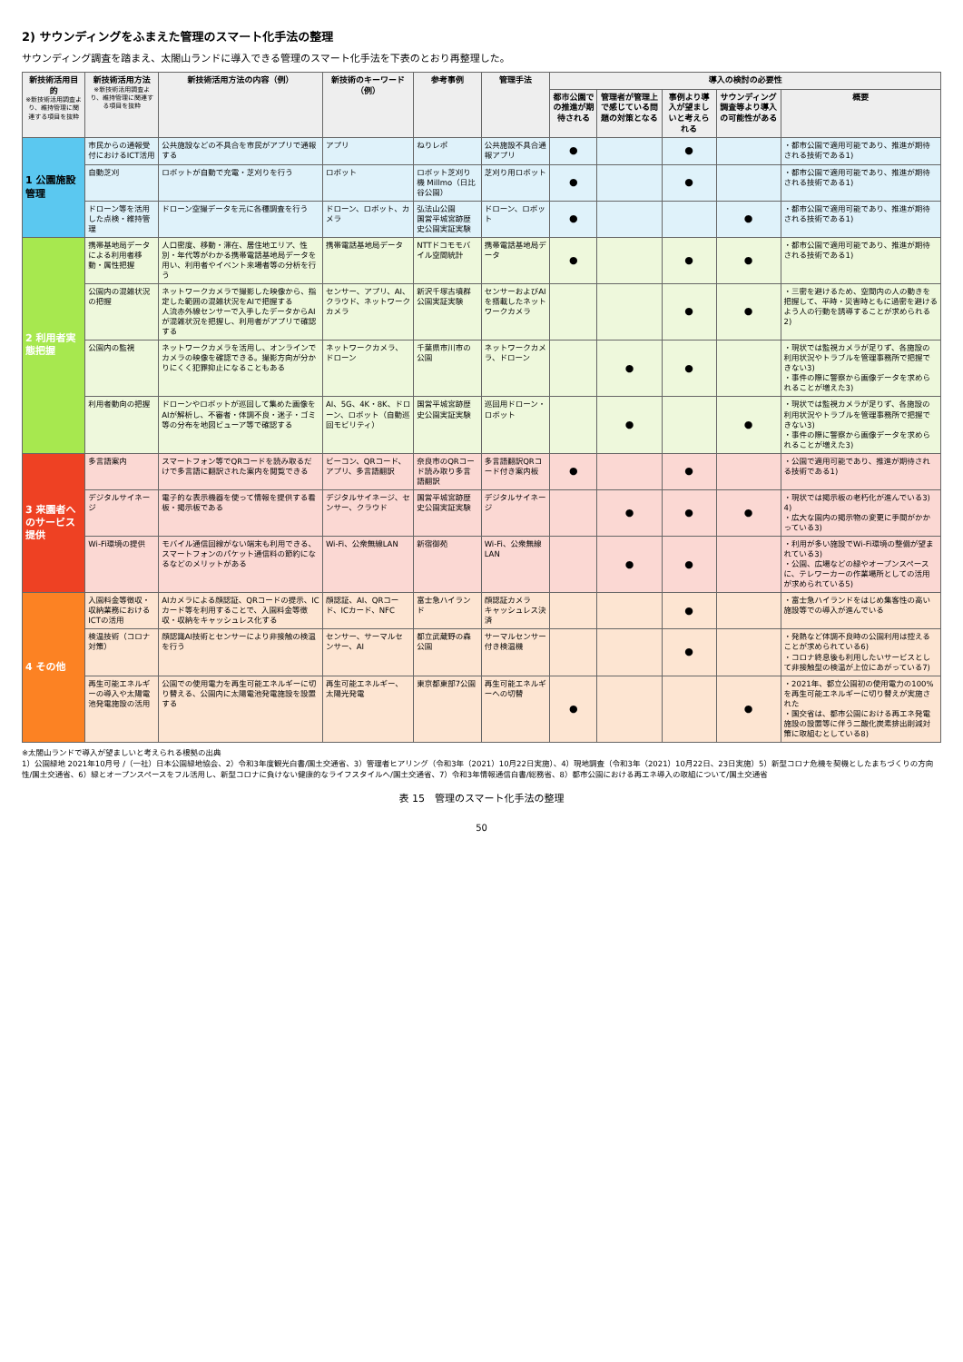2) サウンディングをふまえた管理のスマート化手法の整理
サウンディング調査を踏まえ、太閤山ランドに導入できる管理のスマート化手法を下表のとおり再整理した。
| 新技術活用目的 ※新技術活用調査より、維持管理に関連する項目を抜粋 | 新技術活用方法 ※新技術活用調査より、維持管理に関連する項目を抜粋 | 新技術活用方法の内容（例） | 新技術のキーワード（例） | 参考事例 | 管理手法 | 導入の検討の必要性 | | | | |
| --- | --- | --- | --- | --- | --- | --- | --- | --- | --- | --- |
| | | | | | | 都市公園での推進が期待される | 管理者が管理上で感じている問題の対策となる | 事例より導入が望ましいと考えられる | サウンディング調査等より導入の可能性がある | 概要 |
| 1 公園施設管理 | 市民からの通報受付におけるICT活用 | 公共施設などの不具合を市民がアプリで通報する | アプリ | ねりレポ | 公共施設不具合通報アプリ | ● | | ● | | ・都市公園で適用可能であり、推進が期待される技術である1) |
| | 自動芝刈 | ロボットが自動で充電・芝刈りを行う | ロボット | ロボット芝刈り機 Millmo（日比谷公園） | 芝刈り用ロボット | ● | | ● | | ・都市公園で適用可能であり、推進が期待される技術である1) |
| | ドローン等を活用した点検・維持管理 | ドローン空撮データを元に各種調査を行う | ドローン、ロボット、カメラ | 弘法山公園 国営平城宮跡歴史公園実証実験 | ドローン、ロボット | ● | | | ● | ・都市公園で適用可能であり、推進が期待される技術である1) |
| 2 利用者実態把握 | 携帯基地局データによる利用者移動・属性把握 | 人口密度、移動・滞在、居住地エリア、性別・年代等がわかる携帯電話基地局データを用い、利用者やイベント来場者等の分析を行う | 携帯電話基地局データ | NTTドコモモバイル空間統計 | 携帯電話基地局データ | ● | | ● | ● | ・都市公園で適用可能であり、推進が期待される技術である1) |
| | 公園内の混雑状況の把握 | ネットワークカメラで撮影した映像から、指定した範囲の混雑状況をAIで把握する 人流赤外線センサーで入手したデータからAIが混雑状況を把握し、利用者がアプリで確認する | センサー、アプリ、AI、クラウド、ネットワークカメラ | 新沢千塚古墳群公園実証実験 | センサーおよびAIを搭載したネットワークカメラ | | | ● | ● | ・三密を避けるため、空間内の人の動きを把握して、平時・災害時ともに過密を避けるよう人の行動を誘導することが求められる2) |
| | 公園内の監視 | ネットワークカメラを活用し、オンラインでカメラの映像を確認できる。撮影方向が分かりにくく犯罪抑止になることもある | ネットワークカメラ、ドローン | 千葉県市川市の公園 | ネットワークカメラ、ドローン | | ● | ● | | ・現状では監視カメラが足りず、各施設の利用状況やトラブルを管理事務所で把握できない3) ・事件の際に警察から画像データを求められることが増えた3) |
| | 利用者動向の把握 | ドローンやロボットが巡回して集めた画像をAIが解析し、不審者・体調不良・迷子・ゴミ等の分布を地図ビューア等で確認する | AI、5G、4K・8K、ドローン、ロボット（自動巡回モビリティ） | 国営平城宮跡歴史公園実証実験 | 巡回用ドローン・ロボット | | ● | | ● | ・現状では監視カメラが足りず、各施設の利用状況やトラブルを管理事務所で把握できない3) ・事件の際に警察から画像データを求められることが増えた3) |
| 3 来園者へのサービス提供 | 多言語案内 | スマートフォン等でQRコードを読み取るだけで多言語に翻訳された案内を閲覧できる | ビーコン、QRコード、アプリ、多言語翻訳 | 奈良市のQRコード読み取り多言語翻訳 | 多言語翻訳QRコード付き案内板 | ● | | ● | | ・公園で適用可能であり、推進が期待される技術である1) |
| | デジタルサイネージ | 電子的な表示機器を使って情報を提供する看板・掲示板である | デジタルサイネージ、センサー、クラウド | 国営平城宮跡歴史公園実証実験 | デジタルサイネージ | | ● | ● | ● | ・現状では掲示板の老朽化が進んでいる3) 4) ・広大な園内の掲示物の変更に手間がかかっている3) |
| | Wi-Fi環境の提供 | モバイル通信回線がない端末も利用できる、スマートフォンのパケット通信料の節約になるなどのメリットがある | Wi-Fi、公衆無線LAN | 新宿御苑 | Wi-Fi、公衆無線LAN | | ● | ● | | ・利用が多い施設でWi-Fi環境の整備が望まれている3) ・公園、広場などの緑やオープンスペースに、テレワーカーの作業場所としての活用が求められている5) |
| 4 その他 | 入園料金等徴収・収納業務におけるICTの活用 | AIカメラによる顔認証、QRコードの提示、ICカード等を利用することで、入園料金等徴収・収納をキャッシュレス化する | 顔認証、AI、QRコード、ICカード、NFC | 富士急ハイランド | 顔認証カメラ キャッシュレス決済 | | | ● | | ・富士急ハイランドをはじめ集客性の高い施設等での導入が進んでいる |
| | 検温技術（コロナ対策） | 顔認識AI技術とセンサーにより非接触の検温を行う | センサー、サーマルセンサー、AI | 都立武蔵野の森公園 | サーマルセンサー付き検温機 | | | ● | | ・発熱など体調不良時の公園利用は控えることが求められている6) ・コロナ終息後も利用したいサービスとして非接触型の検温が上位にあがっている7) |
| | 再生可能エネルギーの導入や太陽電池発電施設の活用 | 公園での使用電力を再生可能エネルギーに切り替える、公園内に太陽電池発電施設を設置する | 再生可能エネルギー、太陽光発電 | 東京都東部7公園 | 再生可能エネルギーへの切替 | ● | | | ● | ・2021年、都立公園初の使用電力の100%を再生可能エネルギーに切り替えが実施された ・国交省は、都市公園における再エネ発電施設の設置等に伴う二酸化炭素排出削減対策に取組むとしている8) |
※太閤山ランドで導入が望ましいと考えられる根拠の出典
1）公園緑地 2021年10月号 /（一社）日本公園緑地協会、2）令和3年度観光白書/国土交通省、3）管理者ヒアリング（令和3年（2021）10月22日実施）、4）現地調査（令和3年（2021）10月22日、23日実施）5）新型コロナ危機を契機としたまちづくりの方向性/国土交通省、6）緑とオープンスペースをフル活用し、新型コロナに負けない健康的なライフスタイルへ/国土交通省、7）令和3年情報通信白書/総務省、8）都市公園における再エネ導入の取組について/国土交通省
表 15　管理のスマート化手法の整理
50